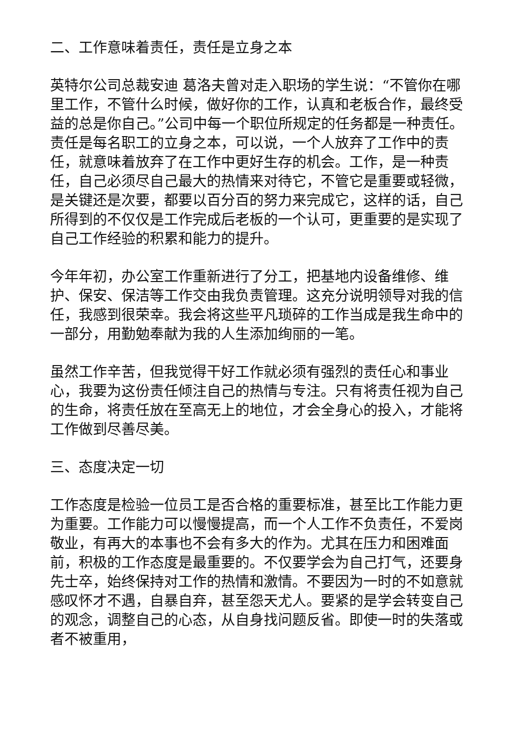二、工作意味着责任，责任是立身之本
英特尔公司总裁安迪 葛洛夫曾对走入职场的学生说：“不管你在哪里工作，不管什么时候，做好你的工作，认真和老板合作，最终受益的总是你自己。”公司中每一个职位所规定的任务都是一种责任。责任是每名职工的立身之本，可以说，一个人放弃了工作中的责任，就意味着放弃了在工作中更好生存的机会。工作，是一种责任，自己必须尽自己最大的热情来对待它，不管它是重要或轻微，是关键还是次要，都要以百分百的努力来完成它，这样的话，自己所得到的不仅仅是工作完成后老板的一个认可，更重要的是实现了自己工作经验的积累和能力的提升。
今年年初，办公室工作重新进行了分工，把基地内设备维修、维护、保安、保洁等工作交由我负责管理。这充分说明领导对我的信任，我感到很荣幸。我会将这些平凡琐碎的工作当成是我生命中的一部分，用勤勉奉献为我的人生添加绚丽的一笔。
虽然工作辛苦，但我觉得干好工作就必须有强烈的责任心和事业心，我要为这份责任倾注自己的热情与专注。只有将责任视为自己的生命，将责任放在至高无上的地位，才会全身心的投入，才能将工作做到尽善尽美。
三、态度决定一切
工作态度是检验一位员工是否合格的重要标准，甚至比工作能力更为重要。工作能力可以慢慢提高，而一个人工作不负责任，不爱岗敬业，有再大的本事也不会有多大的作为。尤其在压力和困难面前，积极的工作态度是最重要的。不仅要学会为自己打气，还要身先士卒，始终保持对工作的热情和激情。不要因为一时的不如意就感叹怀才不遇，自暴自弃，甚至怨天尤人。要紧的是学会转变自己的观念，调整自己的心态，从自身找问题反省。即使一时的失落或者不被重用，